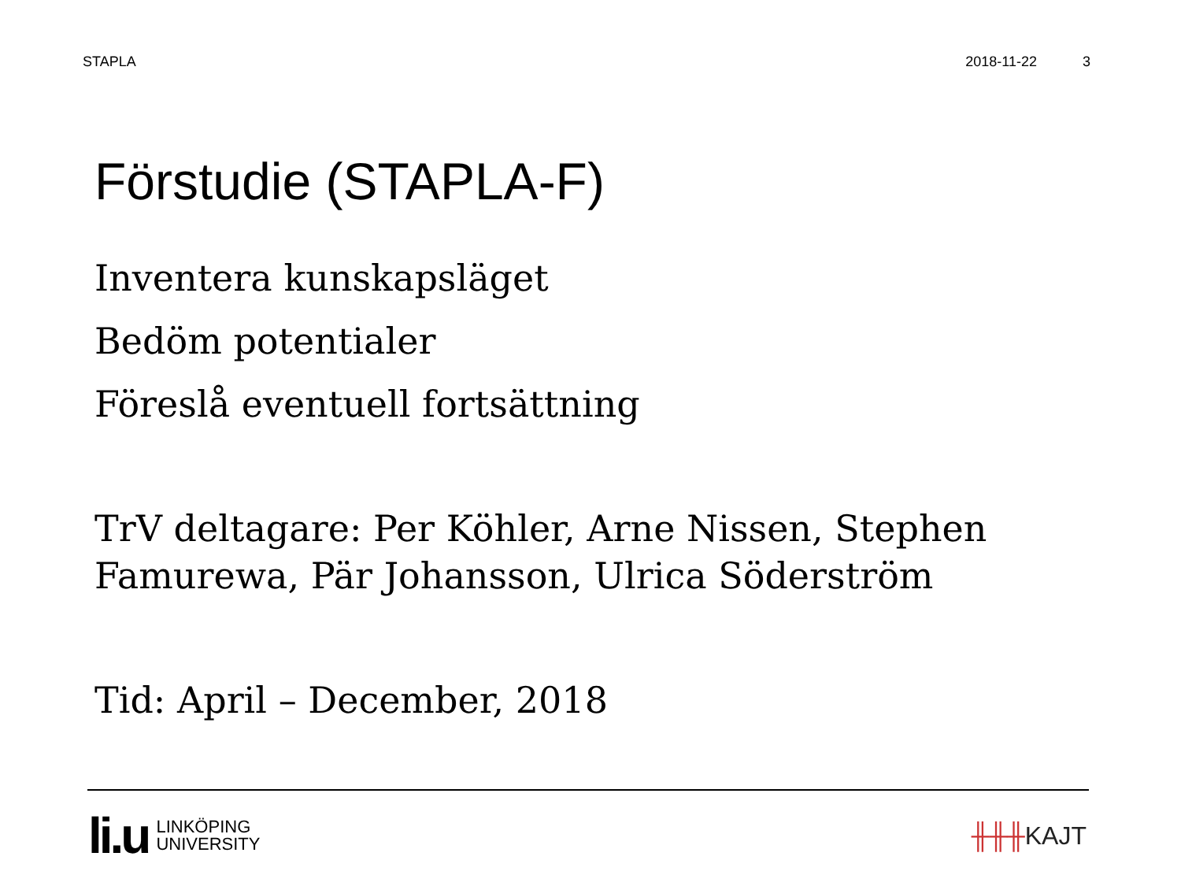STAPLA 2018-11-22 3
Förstudie (STAPLA-F)
Inventera kunskapsläget
Bedöm potentialer
Föreslå eventuell fortsättning
TrV deltagare: Per Köhler, Arne Nissen, Stephen Famurewa, Pär Johansson, Ulrica Söderström
Tid: April – December, 2018
li.u
LINKÖPING
UNIVERSITY
╫╫╫KAJT